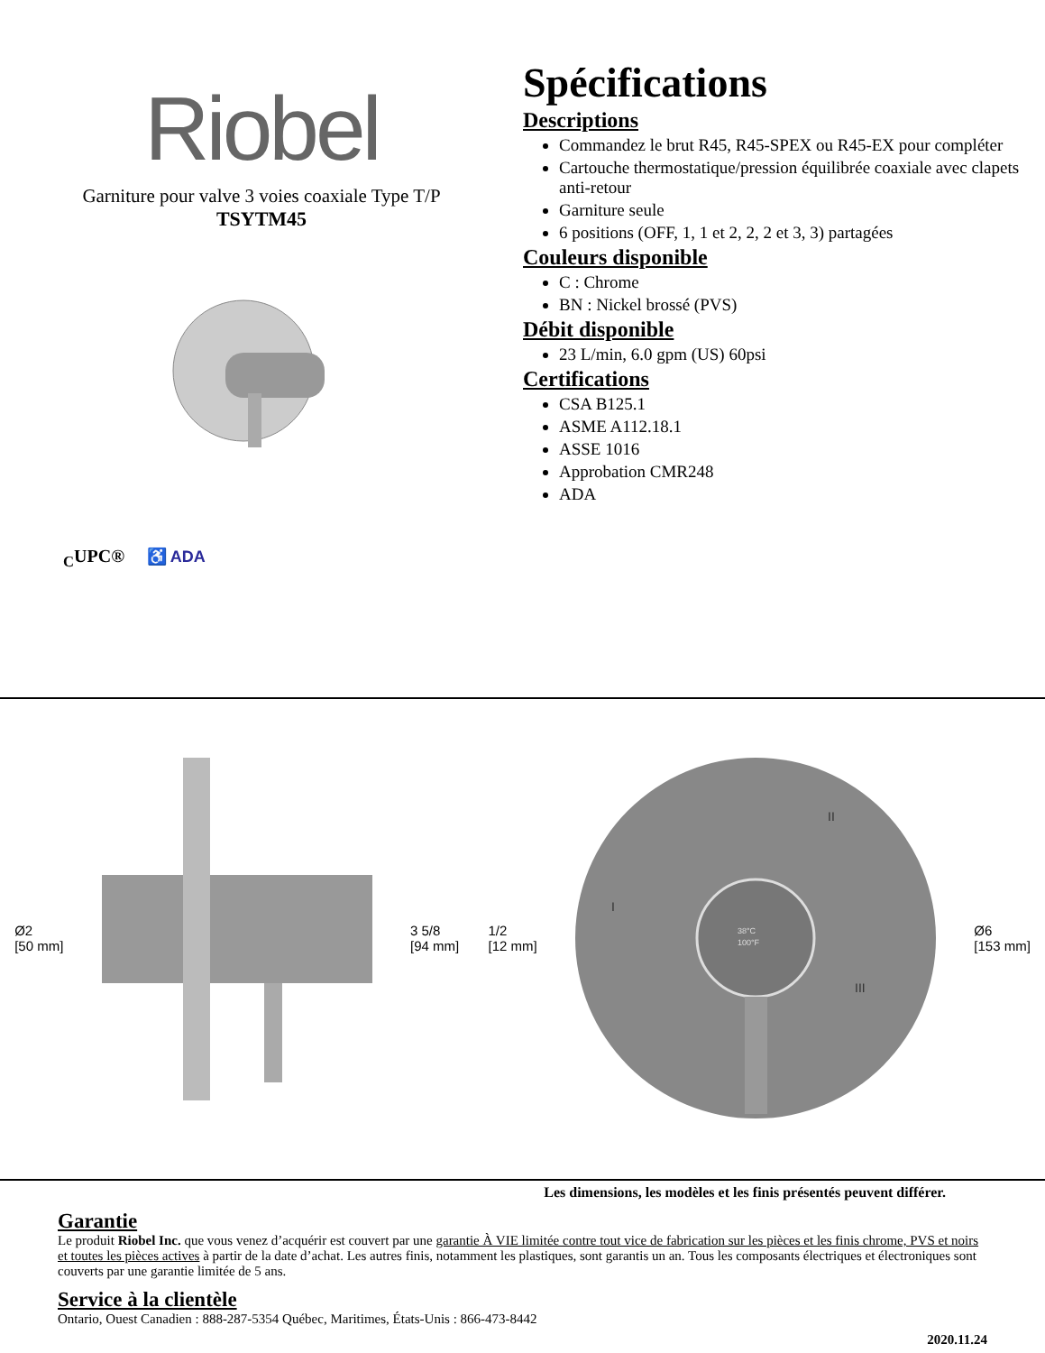Riobel
Garniture pour valve 3 voies coaxiale Type T/P
TSYTM45
<sub>C</sub>UPC® ♿ ADA
Spécifications
Descriptions
Commandez le brut R45, R45-SPEX ou R45-EX pour compléter
Cartouche thermostatique/pression équilibrée coaxiale avec clapets anti-retour
Garniture seule
6 positions (OFF, 1, 1 et 2, 2, 2 et 3, 3) partagées
Couleurs disponible
C : Chrome
BN : Nickel brossé (PVS)
Débit disponible
23 L/min, 6.0 gpm (US) 60psi
Certifications
CSA B125.1
ASME A112.18.1
ASSE 1016
Approbation CMR248
ADA
Ø2
[50 mm]
3 5/8
[94 mm]
1/2
[12 mm]
38°C
100°F
II
I
III
Ø6
[153 mm]
Les dimensions, les modèles et les finis présentés peuvent différer.
Garantie
Le produit Riobel Inc. que vous venez d’acquérir est couvert par une garantie À VIE limitée contre tout vice de fabrication sur les pièces et les finis chrome, PVS et noirs et toutes les pièces actives à partir de la date d’achat. Les autres finis, notamment les plastiques, sont garantis un an. Tous les composants électriques et électroniques sont couverts par une garantie limitée de 5 ans.
Service à la clientèle
Ontario, Ouest Canadien : 888-287-5354 Québec, Maritimes, États-Unis : 866-473-8442
2020.11.24